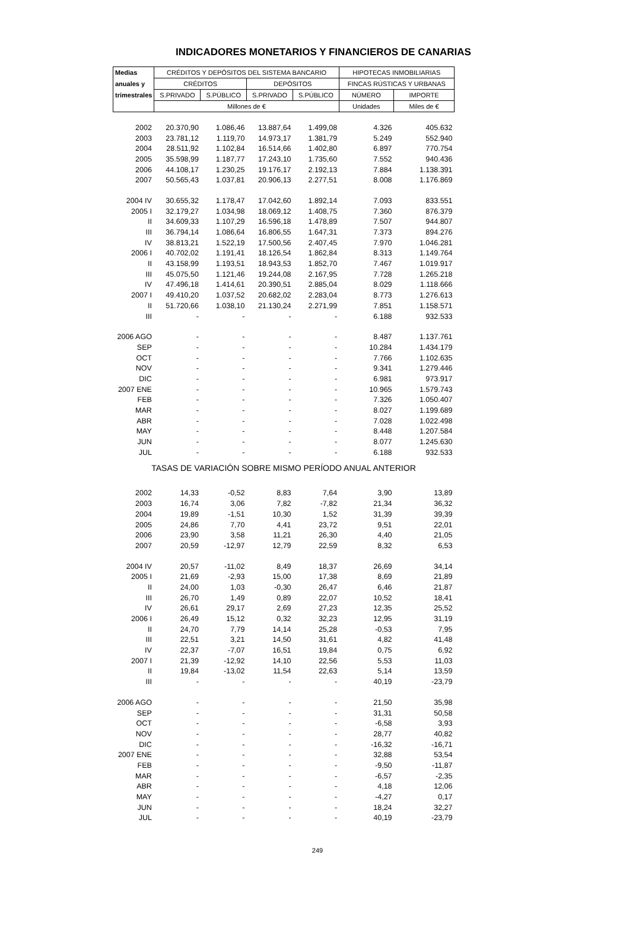INDICADORES MONETARIOS Y FINANCIEROS DE CANARIAS
| Medias | CRÉDITOS Y DEPÓSITOS DEL SISTEMA BANCARIO | | | | HIPOTECAS INMOBILIARIAS | |
| --- | --- | --- | --- | --- | --- | --- |
| anuales y | CRÉDITOS | | DEPÓSITOS | | FINCAS RÚSTICAS Y URBANAS | |
| trimestrales | S.PRIVADO | S.PÚBLICO | S.PRIVADO | S.PÚBLICO | NÚMERO | IMPORTE |
| | Millones de € | | | | Unidades | Miles de € |
| 2002 | 20.370,90 | 1.086,46 | 13.887,64 | 1.499,08 | 4.326 | 405.632 |
| 2003 | 23.781,12 | 1.119,70 | 14.973,17 | 1.381,79 | 5.249 | 552.940 |
| 2004 | 28.511,92 | 1.102,84 | 16.514,66 | 1.402,80 | 6.897 | 770.754 |
| 2005 | 35.598,99 | 1.187,77 | 17.243,10 | 1.735,60 | 7.552 | 940.436 |
| 2006 | 44.108,17 | 1.230,25 | 19.176,17 | 2.192,13 | 7.884 | 1.138.391 |
| 2007 | 50.565,43 | 1.037,81 | 20.906,13 | 2.277,51 | 8.008 | 1.176.869 |
| 2004 IV | 30.655,32 | 1.178,47 | 17.042,60 | 1.892,14 | 7.093 | 833.551 |
| 2005 I | 32.179,27 | 1.034,98 | 18.069,12 | 1.408,75 | 7.360 | 876.379 |
| II | 34.609,33 | 1.107,29 | 16.596,18 | 1.478,89 | 7.507 | 944.807 |
| III | 36.794,14 | 1.086,64 | 16.806,55 | 1.647,31 | 7.373 | 894.276 |
| IV | 38.813,21 | 1.522,19 | 17.500,56 | 2.407,45 | 7.970 | 1.046.281 |
| 2006 I | 40.702,02 | 1.191,41 | 18.126,54 | 1.862,84 | 8.313 | 1.149.764 |
| II | 43.158,99 | 1.193,51 | 18.943,53 | 1.852,70 | 7.467 | 1.019.917 |
| III | 45.075,50 | 1.121,46 | 19.244,08 | 2.167,95 | 7.728 | 1.265.218 |
| IV | 47.496,18 | 1.414,61 | 20.390,51 | 2.885,04 | 8.029 | 1.118.666 |
| 2007 I | 49.410,20 | 1.037,52 | 20.682,02 | 2.283,04 | 8.773 | 1.276.613 |
| II | 51.720,66 | 1.038,10 | 21.130,24 | 2.271,99 | 7.851 | 1.158.571 |
| III | - | - | - | - | 6.188 | 932.533 |
| 2006 AGO | - | - | - | - | 8.487 | 1.137.761 |
| SEP | - | - | - | - | 10.284 | 1.434.179 |
| OCT | - | - | - | - | 7.766 | 1.102.635 |
| NOV | - | - | - | - | 9.341 | 1.279.446 |
| DIC | - | - | - | - | 6.981 | 973.917 |
| 2007 ENE | - | - | - | - | 10.965 | 1.579.743 |
| FEB | - | - | - | - | 7.326 | 1.050.407 |
| MAR | - | - | - | - | 8.027 | 1.199.689 |
| ABR | - | - | - | - | 7.028 | 1.022.498 |
| MAY | - | - | - | - | 8.448 | 1.207.584 |
| JUN | - | - | - | - | 8.077 | 1.245.630 |
| JUL | - | - | - | - | 6.188 | 932.533 |
| TASAS DE VARIACIÓN SOBRE MISMO PERÍODO ANUAL ANTERIOR | | | | | | |
| 2002 | 14,33 | -0,52 | 8,83 | 7,64 | 3,90 | 13,89 |
| 2003 | 16,74 | 3,06 | 7,82 | -7,82 | 21,34 | 36,32 |
| 2004 | 19,89 | -1,51 | 10,30 | 1,52 | 31,39 | 39,39 |
| 2005 | 24,86 | 7,70 | 4,41 | 23,72 | 9,51 | 22,01 |
| 2006 | 23,90 | 3,58 | 11,21 | 26,30 | 4,40 | 21,05 |
| 2007 | 20,59 | -12,97 | 12,79 | 22,59 | 8,32 | 6,53 |
| 2004 IV | 20,57 | -11,02 | 8,49 | 18,37 | 26,69 | 34,14 |
| 2005 I | 21,69 | -2,93 | 15,00 | 17,38 | 8,69 | 21,89 |
| II | 24,00 | 1,03 | -0,30 | 26,47 | 6,46 | 21,87 |
| III | 26,70 | 1,49 | 0,89 | 22,07 | 10,52 | 18,41 |
| IV | 26,61 | 29,17 | 2,69 | 27,23 | 12,35 | 25,52 |
| 2006 I | 26,49 | 15,12 | 0,32 | 32,23 | 12,95 | 31,19 |
| II | 24,70 | 7,79 | 14,14 | 25,28 | -0,53 | 7,95 |
| III | 22,51 | 3,21 | 14,50 | 31,61 | 4,82 | 41,48 |
| IV | 22,37 | -7,07 | 16,51 | 19,84 | 0,75 | 6,92 |
| 2007 I | 21,39 | -12,92 | 14,10 | 22,56 | 5,53 | 11,03 |
| II | 19,84 | -13,02 | 11,54 | 22,63 | 5,14 | 13,59 |
| III | - | - | - | - | 40,19 | -23,79 |
| 2006 AGO | - | - | - | - | 21,50 | 35,98 |
| SEP | - | - | - | - | 31,31 | 50,58 |
| OCT | - | - | - | - | -6,58 | 3,93 |
| NOV | - | - | - | - | 28,77 | 40,82 |
| DIC | - | - | - | - | -16,32 | -16,71 |
| 2007 ENE | - | - | - | - | 32,88 | 53,54 |
| FEB | - | - | - | - | -9,50 | -11,87 |
| MAR | - | - | - | - | -6,57 | -2,35 |
| ABR | - | - | - | - | 4,18 | 12,06 |
| MAY | - | - | - | - | -4,27 | 0,17 |
| JUN | - | - | - | - | 18,24 | 32,27 |
| JUL | - | - | - | - | 40,19 | -23,79 |
249